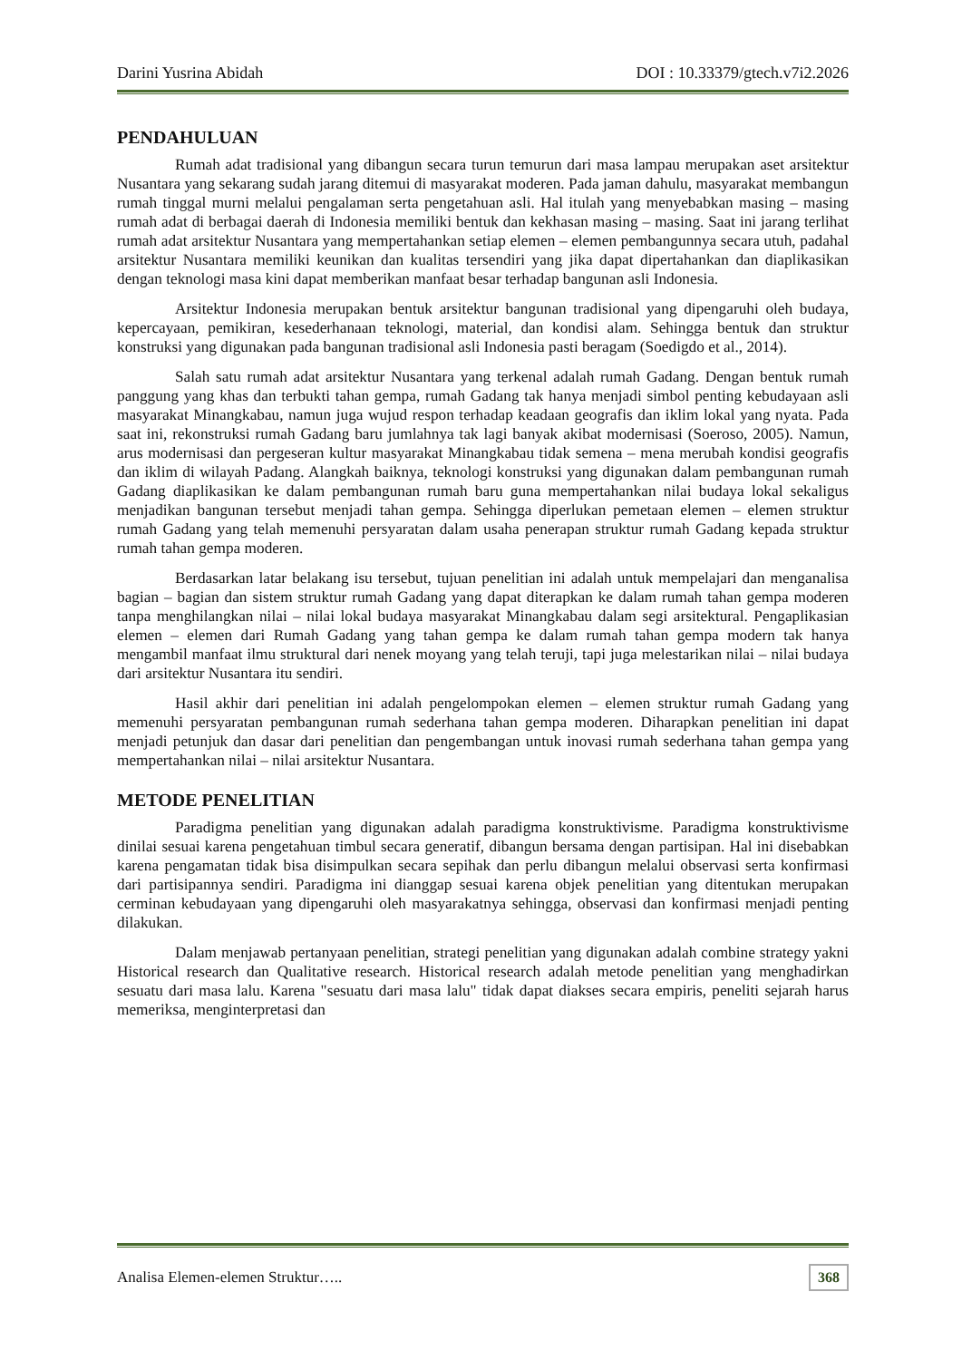Darini Yusrina Abidah DOI : 10.33379/gtech.v7i2.2026
PENDAHULUAN
Rumah adat tradisional yang dibangun secara turun temurun dari masa lampau merupakan aset arsitektur Nusantara yang sekarang sudah jarang ditemui di masyarakat moderen. Pada jaman dahulu, masyarakat membangun rumah tinggal murni melalui pengalaman serta pengetahuan asli. Hal itulah yang menyebabkan masing – masing rumah adat di berbagai daerah di Indonesia memiliki bentuk dan kekhasan masing – masing. Saat ini jarang terlihat rumah adat arsitektur Nusantara yang mempertahankan setiap elemen – elemen pembangunnya secara utuh, padahal arsitektur Nusantara memiliki keunikan dan kualitas tersendiri yang jika dapat dipertahankan dan diaplikasikan dengan teknologi masa kini dapat memberikan manfaat besar terhadap bangunan asli Indonesia.
Arsitektur Indonesia merupakan bentuk arsitektur bangunan tradisional yang dipengaruhi oleh budaya, kepercayaan, pemikiran, kesederhanaan teknologi, material, dan kondisi alam. Sehingga bentuk dan struktur konstruksi yang digunakan pada bangunan tradisional asli Indonesia pasti beragam (Soedigdo et al., 2014).
Salah satu rumah adat arsitektur Nusantara yang terkenal adalah rumah Gadang. Dengan bentuk rumah panggung yang khas dan terbukti tahan gempa, rumah Gadang tak hanya menjadi simbol penting kebudayaan asli masyarakat Minangkabau, namun juga wujud respon terhadap keadaan geografis dan iklim lokal yang nyata. Pada saat ini, rekonstruksi rumah Gadang baru jumlahnya tak lagi banyak akibat modernisasi (Soeroso, 2005). Namun, arus modernisasi dan pergeseran kultur masyarakat Minangkabau tidak semena – mena merubah kondisi geografis dan iklim di wilayah Padang. Alangkah baiknya, teknologi konstruksi yang digunakan dalam pembangunan rumah Gadang diaplikasikan ke dalam pembangunan rumah baru guna mempertahankan nilai budaya lokal sekaligus menjadikan bangunan tersebut menjadi tahan gempa. Sehingga diperlukan pemetaan elemen – elemen struktur rumah Gadang yang telah memenuhi persyaratan dalam usaha penerapan struktur rumah Gadang kepada struktur rumah tahan gempa moderen.
Berdasarkan latar belakang isu tersebut, tujuan penelitian ini adalah untuk mempelajari dan menganalisa bagian – bagian dan sistem struktur rumah Gadang yang dapat diterapkan ke dalam rumah tahan gempa moderen tanpa menghilangkan nilai – nilai lokal budaya masyarakat Minangkabau dalam segi arsitektural. Pengaplikasian elemen – elemen dari Rumah Gadang yang tahan gempa ke dalam rumah tahan gempa modern tak hanya mengambil manfaat ilmu struktural dari nenek moyang yang telah teruji, tapi juga melestarikan nilai – nilai budaya dari arsitektur Nusantara itu sendiri.
Hasil akhir dari penelitian ini adalah pengelompokan elemen – elemen struktur rumah Gadang yang memenuhi persyaratan pembangunan rumah sederhana tahan gempa moderen. Diharapkan penelitian ini dapat menjadi petunjuk dan dasar dari penelitian dan pengembangan untuk inovasi rumah sederhana tahan gempa yang mempertahankan nilai – nilai arsitektur Nusantara.
METODE PENELITIAN
Paradigma penelitian yang digunakan adalah paradigma konstruktivisme. Paradigma konstruktivisme dinilai sesuai karena pengetahuan timbul secara generatif, dibangun bersama dengan partisipan. Hal ini disebabkan karena pengamatan tidak bisa disimpulkan secara sepihak dan perlu dibangun melalui observasi serta konfirmasi dari partisipannya sendiri. Paradigma ini dianggap sesuai karena objek penelitian yang ditentukan merupakan cerminan kebudayaan yang dipengaruhi oleh masyarakatnya sehingga, observasi dan konfirmasi menjadi penting dilakukan.
Dalam menjawab pertanyaan penelitian, strategi penelitian yang digunakan adalah combine strategy yakni Historical research dan Qualitative research. Historical research adalah metode penelitian yang menghadirkan sesuatu dari masa lalu. Karena "sesuatu dari masa lalu" tidak dapat diakses secara empiris, peneliti sejarah harus memeriksa, menginterpretasi dan
Analisa Elemen-elemen Struktur….. 368